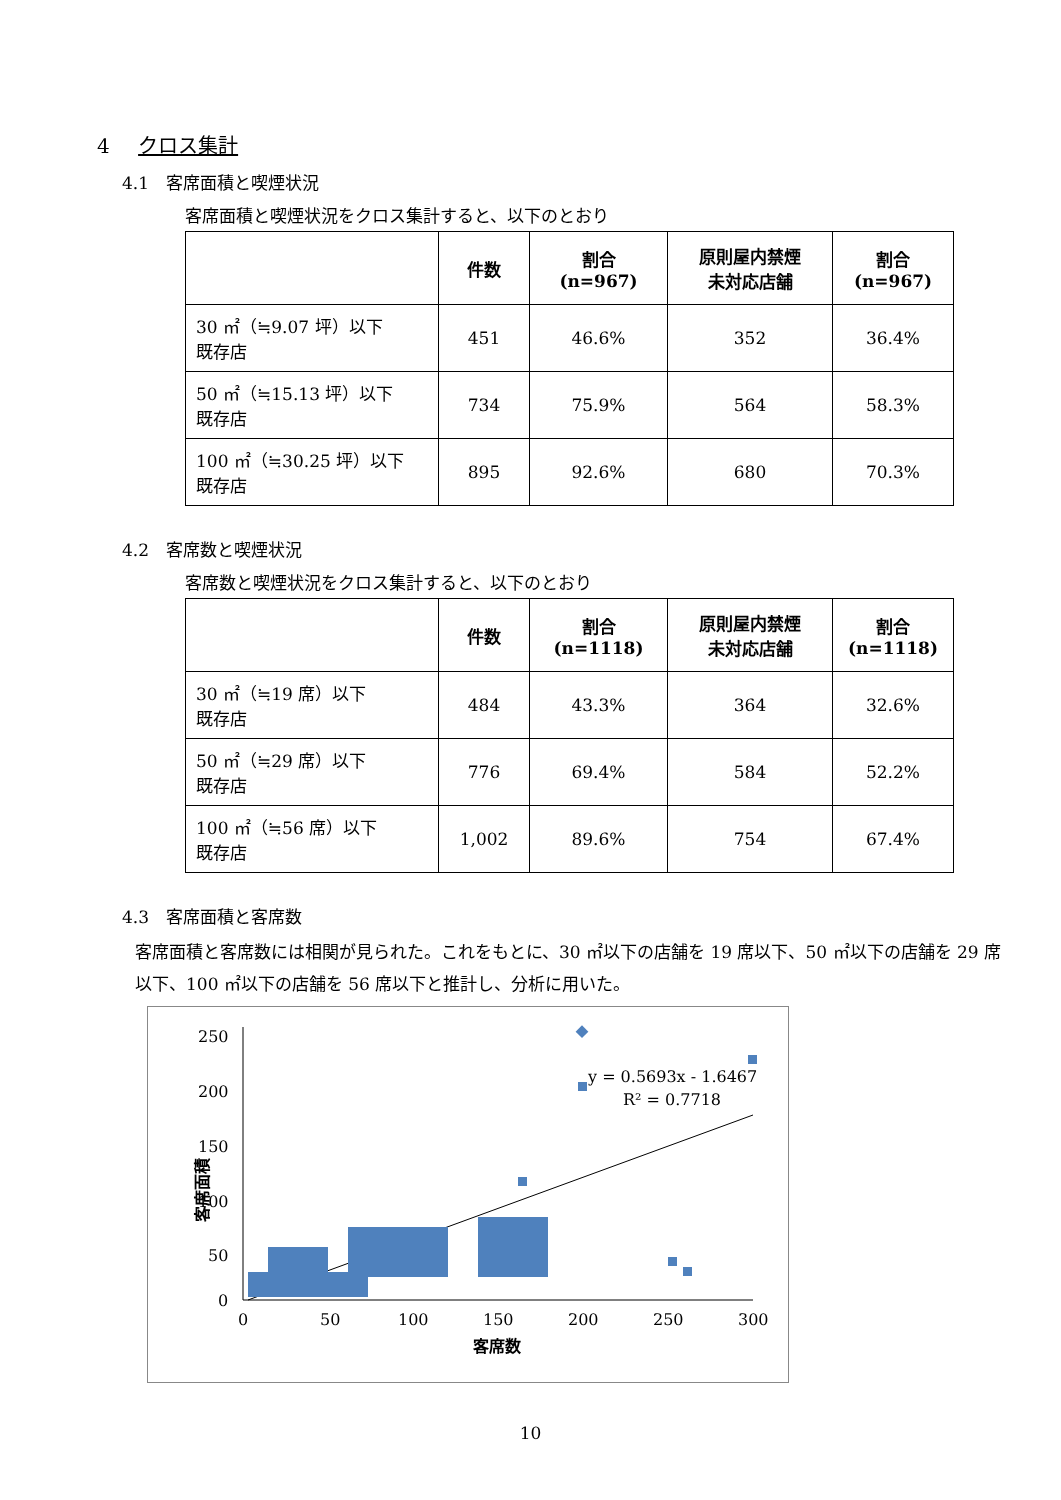4 クロス集計
4.1　客席面積と喫煙状況
客席面積と喫煙状況をクロス集計すると、以下のとおり
| | 件数 | 割合 (n=967) | 原則屋内禁煙 未対応店舗 | 割合 (n=967) |
| --- | --- | --- | --- | --- |
| 30 ㎡（≒9.07 坪）以下 既存店 | 451 | 46.6% | 352 | 36.4% |
| 50 ㎡（≒15.13 坪）以下 既存店 | 734 | 75.9% | 564 | 58.3% |
| 100 ㎡（≒30.25 坪）以下 既存店 | 895 | 92.6% | 680 | 70.3% |
4.2　客席数と喫煙状況
客席数と喫煙状況をクロス集計すると、以下のとおり
| | 件数 | 割合 (n=1118) | 原則屋内禁煙 未対応店舗 | 割合 (n=1118) |
| --- | --- | --- | --- | --- |
| 30 ㎡（≒19 席）以下 既存店 | 484 | 43.3% | 364 | 32.6% |
| 50 ㎡（≒29 席）以下 既存店 | 776 | 69.4% | 584 | 52.2% |
| 100 ㎡（≒56 席）以下 既存店 | 1,002 | 89.6% | 754 | 67.4% |
4.3　客席面積と客席数
客席面積と客席数には相関が見られた。これをもとに、30 ㎡以下の店舗を 19 席以下、50 ㎡以下の店舗を 29 席以下、100 ㎡以下の店舗を 56 席以下と推計し、分析に用いた。
250
200
150
100
50
0
0
50
100
150
200
250
300
客席数
客席面積
y = 0.5693x - 1.6467
R² = 0.7718
10